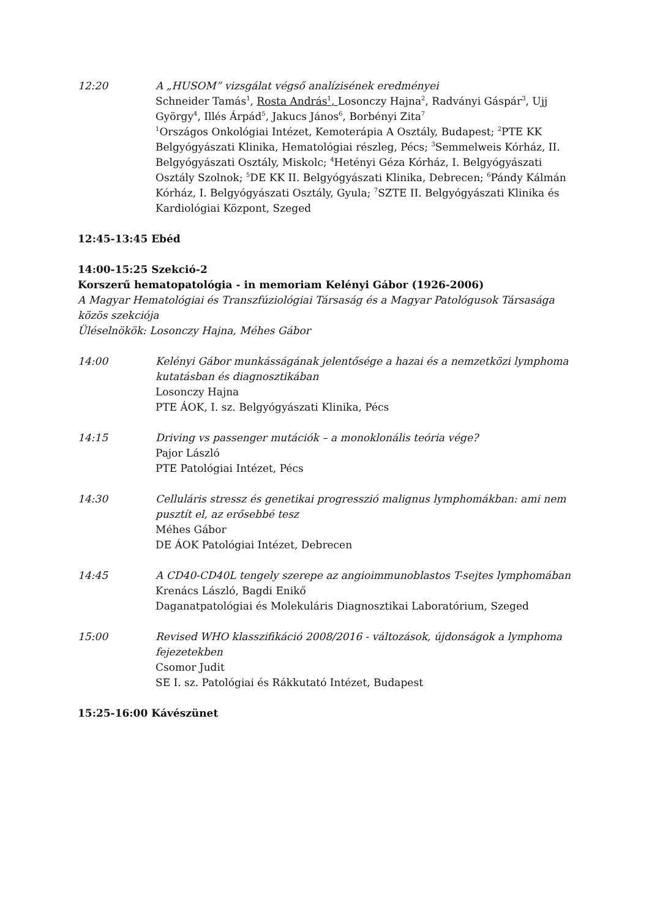12:20 A „HUSOM” vizsgálat végső analízisének eredményei
Schneider Tamás<sup>1</sup>, Rosta András<sup>1</sup>, Losonczy Hajna<sup>2</sup>, Radványi Gáspár<sup>3</sup>, Ujj György<sup>4</sup>, Illés Árpád<sup>5</sup>, Jakucs János<sup>6</sup>, Borbényi Zita<sup>7</sup>
<sup>1</sup> Országos Onkológiai Intézet, Kemoterápia A Osztály, Budapest; <sup>2</sup>PTE KK Belgyógyászati Klinika, Hematológiai részleg, Pécs; <sup>3</sup>Semmelweis Kórház, II. Belgyógyászati Osztály, Miskolc; <sup>4</sup>Hetényi Géza Kórház, I. Belgyógyászati Osztály Szolnok; <sup>5</sup>DE KK II. Belgyógyászati Klinika, Debrecen; <sup>6</sup>Pándy Kálmán Kórház, I. Belgyógyászati Osztály, Gyula; <sup>7</sup>SZTE II. Belgyógyászati Klinika és Kardiológiai Központ, Szeged
12:45-13:45 Ebéd
14:00-15:25 Szekció-2
Korszerű hematopatológia - in memoriam Kelényi Gábor (1926-2006)
A Magyar Hematológiai és Transzfúziológiai Társaság és a Magyar Patológusok Társasága közös szekciója
Üléselnökök: Losonczy Hajna, Méhes Gábor
14:00 Kelényi Gábor munkásságának jelentősége a hazai és a nemzetközi lymphoma kutatásban és diagnosztikában
Losonczy Hajna
PTE ÁOK, I. sz. Belgyógyászati Klinika, Pécs
14:15 Driving vs passenger mutációk – a monoklonális teória vége?
Pajor László
PTE Patológiai Intézet, Pécs
14:30 Celluláris stressz és genetikai progresszió malignus lymphomákban: ami nem pusztít el, az erősebbé tesz
Méhes Gábor
DE ÁOK Patológiai Intézet, Debrecen
14:45 A CD40-CD40L tengely szerepe az angioimmunoblastos T-sejtes lymphomában
Krenács László, Bagdi Enikő
Daganatpatológiai és Molekuláris Diagnosztikai Laboratórium, Szeged
15:00 Revised WHO klasszifikáció 2008/2016 - változások, újdonságok a lymphoma fejezetekben
Csomor Judit
SE I. sz. Patológiai és Rákkutató Intézet, Budapest
15:25-16:00 Kávészünet